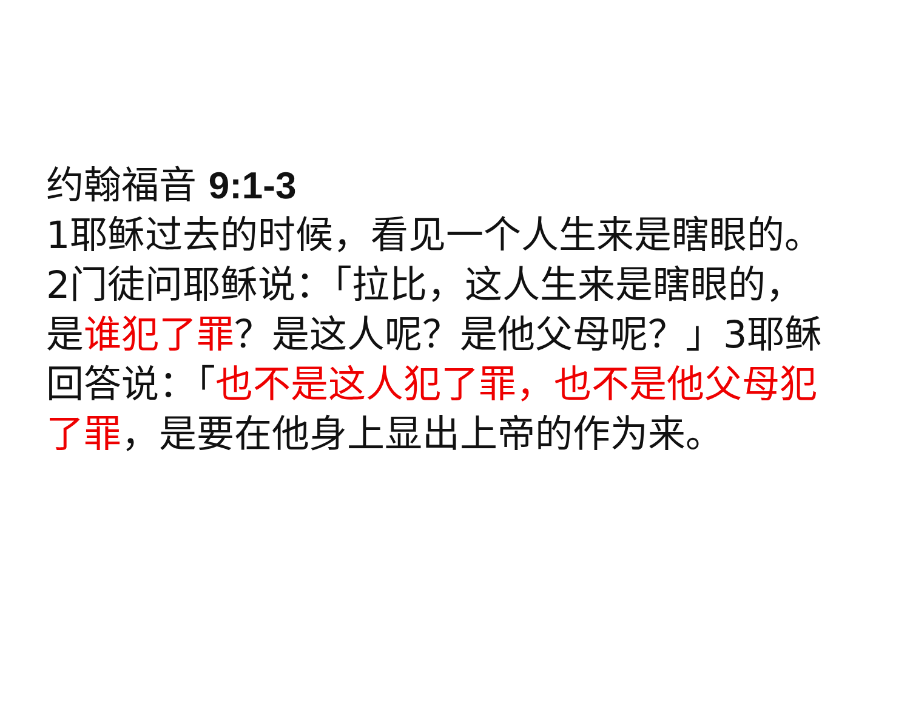约翰福音 9:1-3
1耶稣过去的时候，看见一个人生来是瞎眼的。2门徒问耶稣说：「拉比，这人生来是瞎眼的，是谁犯了罪？是这人呢？是他父母呢？」3耶稣回答说：「也不是这人犯了罪，也不是他父母犯了罪，是要在他身上显出上帝的作为来。